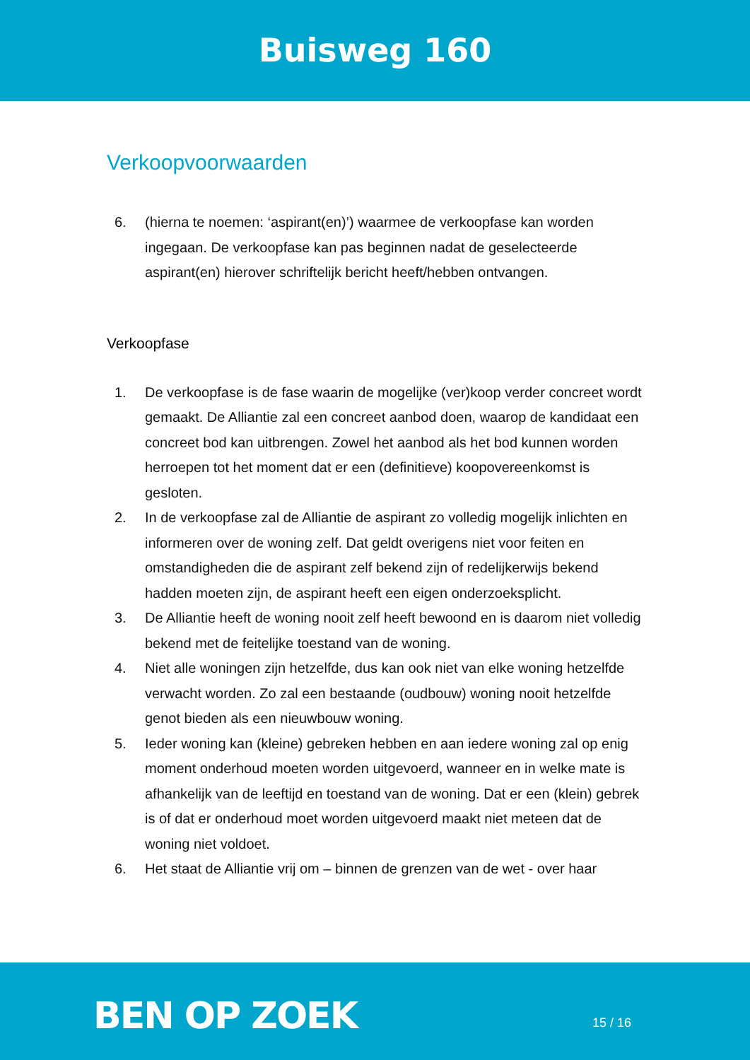Buisweg 160
Verkoopvoorwaarden
6. (hierna te noemen: ‘aspirant(en)’) waarmee de verkoopfase kan worden ingegaan. De verkoopfase kan pas beginnen nadat de geselecteerde aspirant(en) hierover schriftelijk bericht heeft/hebben ontvangen.
Verkoopfase
1. De verkoopfase is de fase waarin de mogelijke (ver)koop verder concreet wordt gemaakt. De Alliantie zal een concreet aanbod doen, waarop de kandidaat een concreet bod kan uitbrengen. Zowel het aanbod als het bod kunnen worden herroepen tot het moment dat er een (definitieve) koopovereenkomst is gesloten.
2. In de verkoopfase zal de Alliantie de aspirant zo volledig mogelijk inlichten en informeren over de woning zelf. Dat geldt overigens niet voor feiten en omstandigheden die de aspirant zelf bekend zijn of redelijkerwijs bekend hadden moeten zijn, de aspirant heeft een eigen onderzoeksplicht.
3. De Alliantie heeft de woning nooit zelf heeft bewoond en is daarom niet volledig bekend met de feitelijke toestand van de woning.
4. Niet alle woningen zijn hetzelfde, dus kan ook niet van elke woning hetzelfde verwacht worden. Zo zal een bestaande (oudbouw) woning nooit hetzelfde genot bieden als een nieuwbouw woning.
5. Ieder woning kan (kleine) gebreken hebben en aan iedere woning zal op enig moment onderhoud moeten worden uitgevoerd, wanneer en in welke mate is afhankelijk van de leeftijd en toestand van de woning. Dat er een (klein) gebrek is of dat er onderhoud moet worden uitgevoerd maakt niet meteen dat de woning niet voldoet.
6. Het staat de Alliantie vrij om – binnen de grenzen van de wet - over haar
BEN OP ZOEK 15 / 16